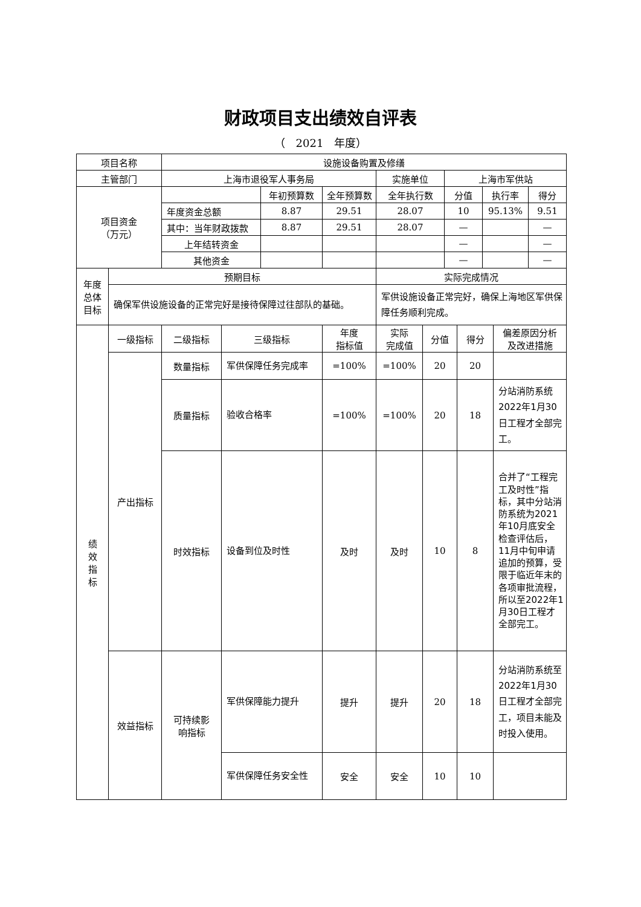财政项目支出绩效自评表
（　2021　年度）
| 项目名称 | | 设施设备购置及修缮 | | | | | | | | | | |
| 主管部门 | | 上海市退役军人事务局 | | | | 实施单位 | | 上海市军供站 | | | | |
| 项目资金 （万元） | | | | 年初预算数 | 全年预算数 | 全年执行数 | | 分值 | | 执行率 | | 得分 |
| | | 年度资金总额 | | 8.87 | 29.51 | 28.07 | | 10 | | 95.13% | | 9.51 |
| | | 其中：当年财政拨款 | | 8.87 | 29.51 | 28.07 | | — | | | | — |
| | | 上年结转资金 | | | | | | — | | | | — |
| | | 其他资金 | | | | | | — | | | | — |
| 年度 总体 目标 | 预期目标 | | | | | 实际完成情况 | | | | | | |
| | 确保军供设施设备的正常完好是接待保障过往部队的基础。 | | | | | 军供设施设备正常完好，确保上海地区军供保障任务顺利完成。 | | | | | | |
| 绩 效 指 标 | 一级指标 | 二级指标 | 三级指标 | | 年度 指标值 | 实际 完成值 | 分值 | | 得分 | | 偏差原因分析 及改进措施 | |
| | 产出指标 | 数量指标 | 军供保障任务完成率 | | =100% | =100% | 20 | | 20 | | | |
| | | 质量指标 | 验收合格率 | | =100% | =100% | 20 | | 18 | | 分站消防系统2022年1月30日工程才全部完工。 | |
| | | 时效指标 | 设备到位及时性 | | 及时 | 及时 | 10 | | 8 | | 合并了“工程完工及时性”指标，其中分站消防系统为2021年10月底安全检查评估后，11月中旬申请追加的预算，受限于临近年末的各项审批流程，所以至2022年1月30日工程才全部完工。 | |
| | 效益指标 | 可持续影 响指标 | 军供保障能力提升 | | 提升 | 提升 | 20 | | 18 | | 分站消防系统至2022年1月30日工程才全部完工，项目未能及时投入使用。 | |
| | | | 军供保障任务安全性 | | 安全 | 安全 | 10 | | 10 | | | |